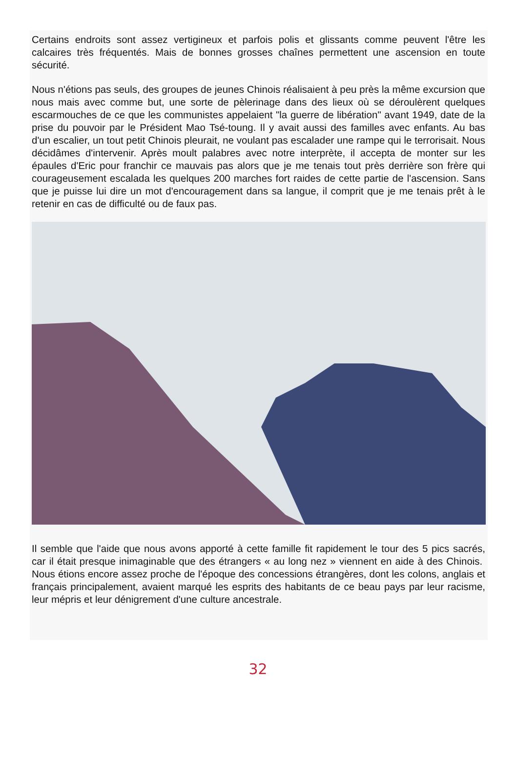Certains endroits sont assez vertigineux et parfois polis et glissants comme peuvent l'être les calcaires très fréquentés. Mais de bonnes grosses chaînes permettent une ascension en toute sécurité.
Nous n'étions pas seuls, des groupes de jeunes Chinois réalisaient à peu près la même excursion que nous mais avec comme but, une sorte de pèlerinage dans des lieux où se déroulèrent quelques escarmouches de ce que les communistes appelaient "la guerre de libération" avant 1949, date de la prise du pouvoir par le Président Mao Tsé-toung. Il y avait aussi des familles avec enfants. Au bas d'un escalier, un tout petit Chinois pleurait, ne voulant pas escalader une rampe qui le terrorisait. Nous décidâmes d'intervenir. Après moult palabres avec notre interprète, il accepta de monter sur les épaules d'Eric pour franchir ce mauvais pas alors que je me tenais tout près derrière son frère qui courageusement escalada les quelques 200 marches fort raides de cette partie de l'ascension. Sans que je puisse lui dire un mot d'encouragement dans sa langue, il comprit que je me tenais prêt à le retenir en cas de difficulté ou de faux pas.
Il semble que l'aide que nous avons apporté à cette famille fit rapidement le tour des 5 pics sacrés, car il était presque inimaginable que des étrangers « au long nez » viennent en aide à des Chinois. Nous étions encore assez proche de l'époque des concessions étrangères, dont les colons, anglais et français principalement, avaient marqué les esprits des habitants de ce beau pays par leur racisme, leur mépris et leur dénigrement d'une culture ancestrale.
32